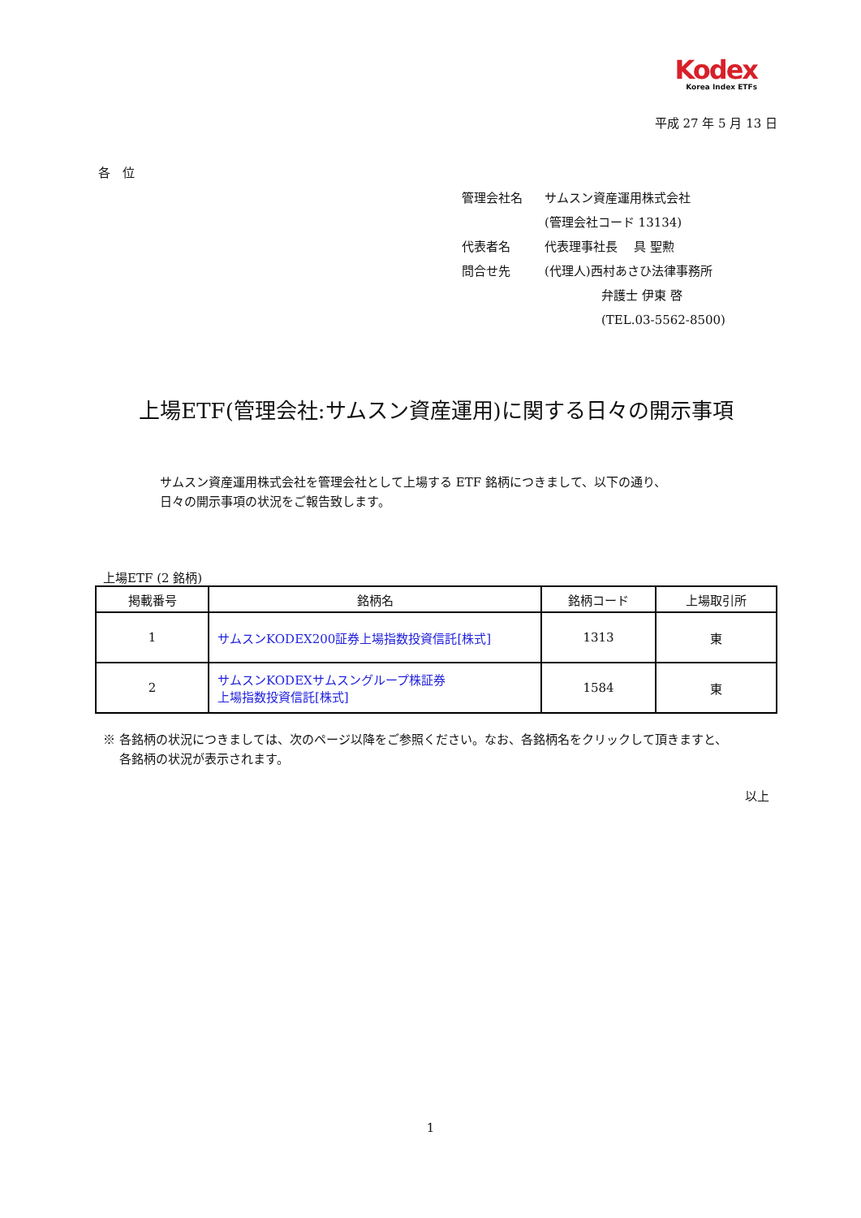Kodex
Korea Index ETFs
平成 27 年 5 月 13 日
各　位
| 管理会社名 | サムスン資産運用株式会社 |
| | (管理会社コード 13134) |
| 代表者名 | 代表理事社長 具 聖勲 |
| 問合せ先 | (代理人)西村あさひ法律事務所 |
| | 弁護士 伊東 啓 |
| | (TEL.03-5562-8500) |
上場ETF(管理会社:サムスン資産運用)に関する日々の開示事項
サムスン資産運用株式会社を管理会社として上場する ETF 銘柄につきまして、以下の通り、
日々の開示事項の状況をご報告致します。
上場ETF (2 銘柄)
| 掲載番号 | 銘柄名 | 銘柄コード | 上場取引所 |
| --- | --- | --- | --- |
| 1 | サムスンKODEX200証券上場指数投資信託[株式] | 1313 | 東 |
| 2 | サムスンKODEXサムスングループ株証券 上場指数投資信託[株式] | 1584 | 東 |
※ 各銘柄の状況につきましては、次のページ以降をご参照ください。なお、各銘柄名をクリックして頂きますと、
　 各銘柄の状況が表示されます。
以上
1